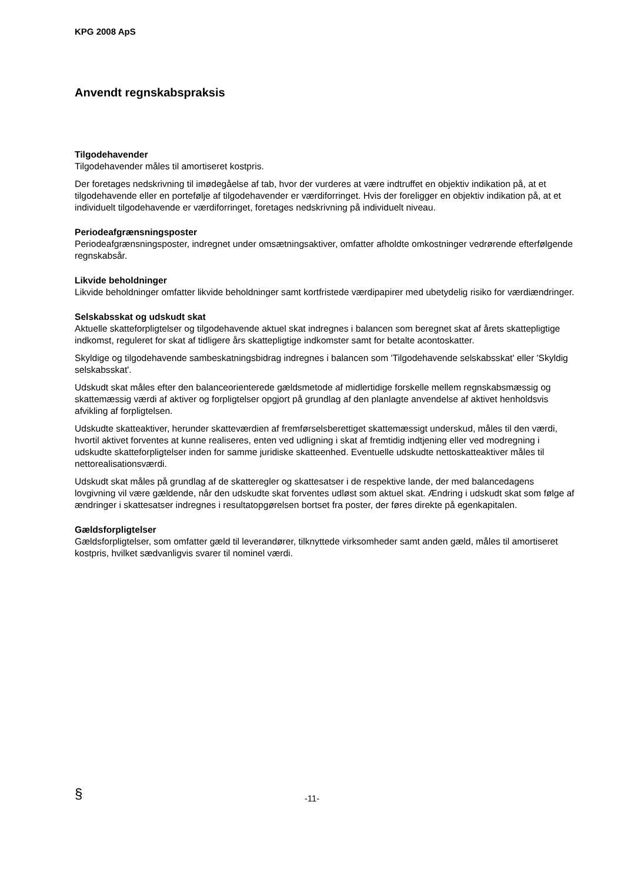KPG 2008 ApS
Anvendt regnskabspraksis
Tilgodehavender
Tilgodehavender måles til amortiseret kostpris.
Der foretages nedskrivning til imødegåelse af tab, hvor der vurderes at være indtruffet en objektiv indikation på, at et tilgodehavende eller en portefølje af tilgodehavender er værdiforringet. Hvis der foreligger en objektiv indikation på, at et individuelt tilgodehavende er værdiforringet, foretages nedskrivning på individuelt niveau.
Periodeafgrænsningsposter
Periodeafgrænsningsposter, indregnet under omsætningsaktiver, omfatter afholdte omkostninger vedrørende efterfølgende regnskabsår.
Likvide beholdninger
Likvide beholdninger omfatter likvide beholdninger samt kortfristede værdipapirer med ubetydelig risiko for værdiændringer.
Selskabsskat og udskudt skat
Aktuelle skatteforpligtelser og tilgodehavende aktuel skat indregnes i balancen som beregnet skat af årets skattepligtige indkomst, reguleret for skat af tidligere års skattepligtige indkomster samt for betalte acontoskatter.
Skyldige og tilgodehavende sambeskatningsbidrag indregnes i balancen som 'Tilgodehavende selskabsskat' eller 'Skyldig selskabsskat'.
Udskudt skat måles efter den balanceorienterede gældsmetode af midlertidige forskelle mellem regnskabsmæssig og skattemæssig værdi af aktiver og forpligtelser opgjort på grundlag af den planlagte anvendelse af aktivet henholdsvis afvikling af forpligtelsen.
Udskudte skatteaktiver, herunder skatteværdien af fremførselsberettiget skattemæssigt underskud, måles til den værdi, hvortil aktivet forventes at kunne realiseres, enten ved udligning i skat af fremtidig indtjening eller ved modregning i udskudte skatteforpligtelser inden for samme juridiske skatteenhed. Eventuelle udskudte nettoskatteaktiver måles til nettorealisationsværdi.
Udskudt skat måles på grundlag af de skatteregler og skattesatser i de respektive lande, der med balancedagens lovgivning vil være gældende, når den udskudte skat forventes udløst som aktuel skat. Ændring i udskudt skat som følge af ændringer i skattesatser indregnes i resultatopgørelsen bortset fra poster, der føres direkte på egenkapitalen.
Gældsforpligtelser
Gældsforpligtelser, som omfatter gæld til leverandører, tilknyttede virksomheder samt anden gæld, måles til amortiseret kostpris, hvilket sædvanligvis svarer til nominel værdi.
§
-11-